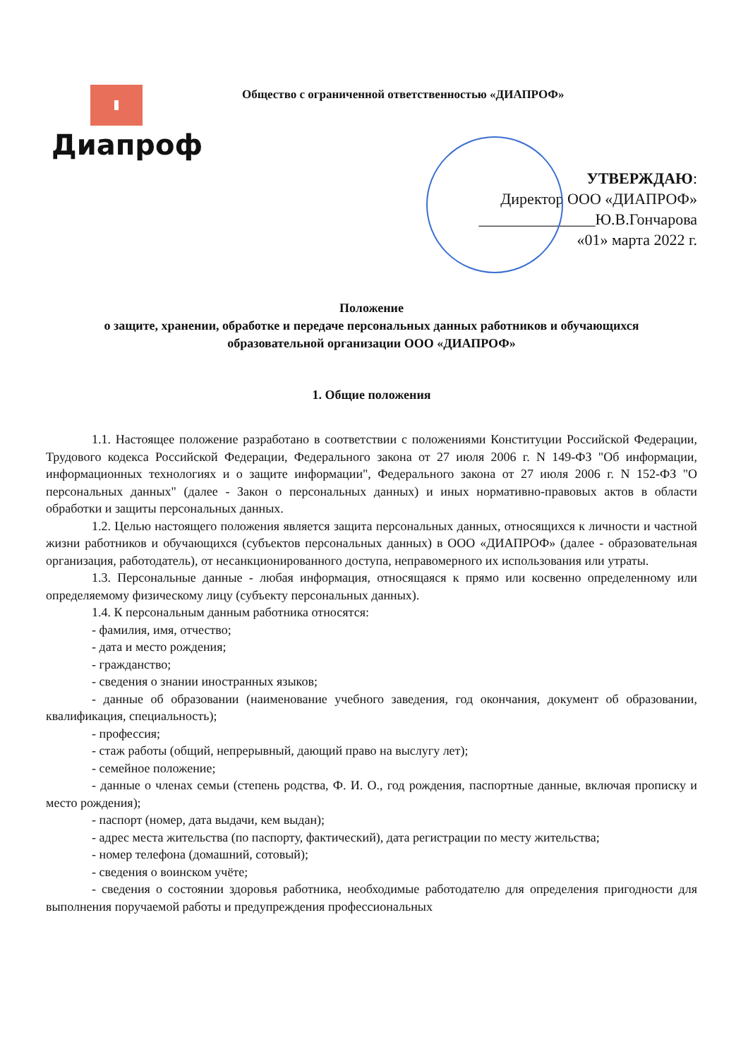Диапроф
Общество с ограниченной ответственностью «ДИАПРОФ»
УТВЕРЖДАЮ:
Директор ООО «ДИАПРОФ»
_______________Ю.В.Гончарова
«01» марта 2022 г.
Положение
о защите, хранении, обработке и передаче персональных данных работников и обучающихся
образовательной организации ООО «ДИАПРОФ»
1. Общие положения
1.1. Настоящее положение разработано в соответствии с положениями Конституции Российской Федерации, Трудового кодекса Российской Федерации, Федерального закона от 27 июля 2006 г. N 149-ФЗ "Об информации, информационных технологиях и о защите информации", Федерального закона от 27 июля 2006 г. N 152-ФЗ "О персональных данных" (далее - Закон о персональных данных) и иных нормативно-правовых актов в области обработки и защиты персональных данных.
1.2. Целью настоящего положения является защита персональных данных, относящихся к личности и частной жизни работников и обучающихся (субъектов персональных данных) в ООО «ДИАПРОФ» (далее - образовательная организация, работодатель), от несанкционированного доступа, неправомерного их использования или утраты.
1.3. Персональные данные - любая информация, относящаяся к прямо или косвенно определенному или определяемому физическому лицу (субъекту персональных данных).
1.4. К персональным данным работника относятся:
- фамилия, имя, отчество;
- дата и место рождения;
- гражданство;
- сведения о знании иностранных языков;
- данные об образовании (наименование учебного заведения, год окончания, документ об образовании, квалификация, специальность);
- профессия;
- стаж работы (общий, непрерывный, дающий право на выслугу лет);
- семейное положение;
- данные о членах семьи (степень родства, Ф. И. О., год рождения, паспортные данные, включая прописку и место рождения);
- паспорт (номер, дата выдачи, кем выдан);
- адрес места жительства (по паспорту, фактический), дата регистрации по месту жительства;
- номер телефона (домашний, сотовый);
- сведения о воинском учёте;
- сведения о состоянии здоровья работника, необходимые работодателю для определения пригодности для выполнения поручаемой работы и предупреждения профессиональных